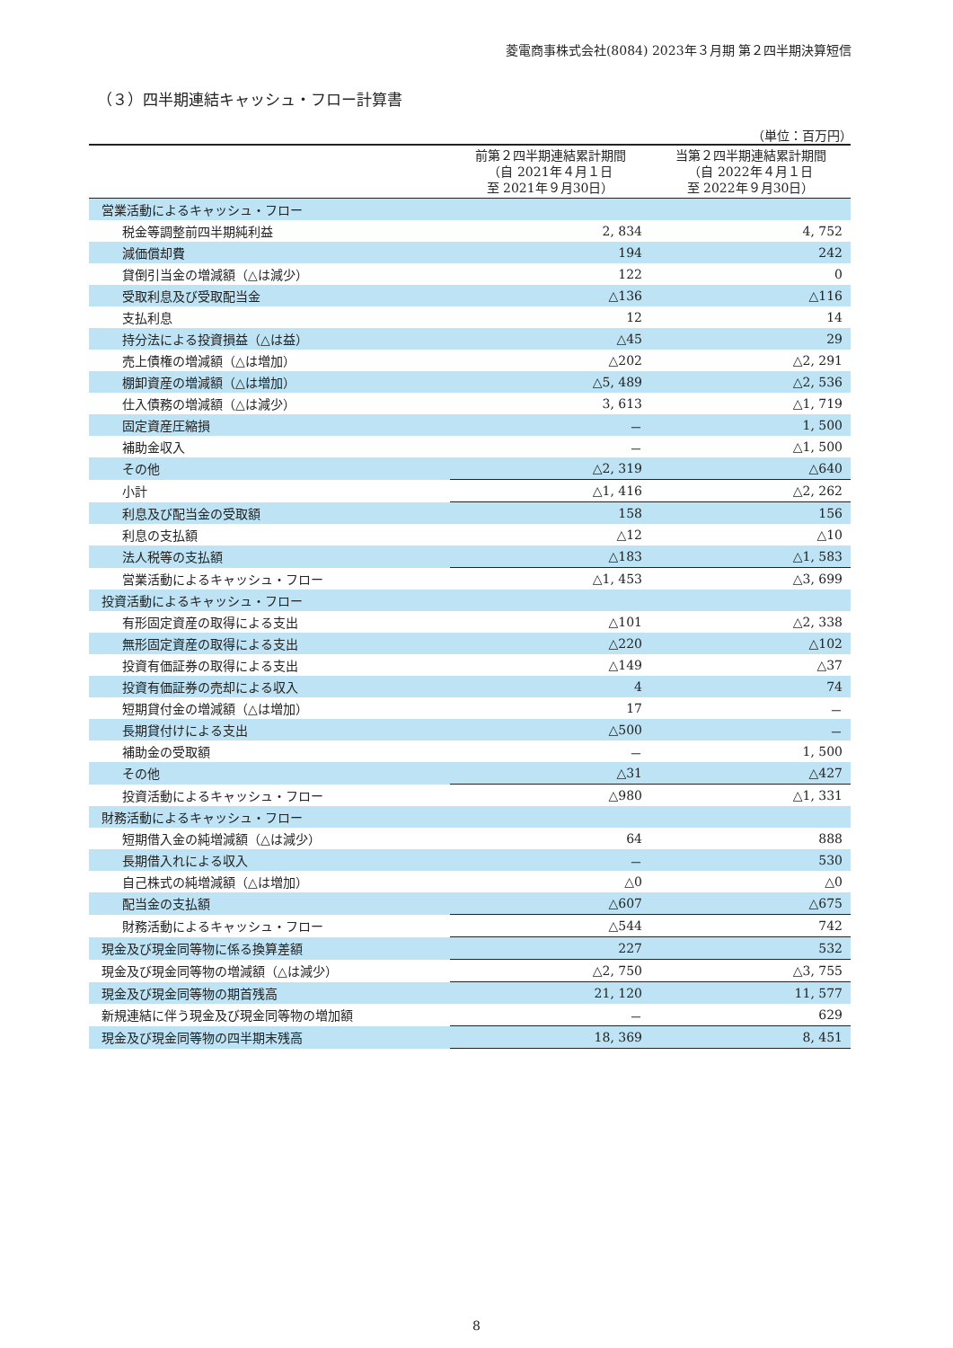菱電商事株式会社(8084) 2023年３月期 第２四半期決算短信
（３）四半期連結キャッシュ・フロー計算書
（単位：百万円）
| | 前第２四半期連結累計期間 （自 2021年４月１日 至 2021年９月30日） | 当第２四半期連結累計期間 （自 2022年４月１日 至 2022年９月30日） |
| --- | --- | --- |
| 営業活動によるキャッシュ・フロー | | |
| 税金等調整前四半期純利益 | 2, 834 | 4, 752 |
| 減価償却費 | 194 | 242 |
| 貸倒引当金の増減額（△は減少） | 122 | 0 |
| 受取利息及び受取配当金 | △136 | △116 |
| 支払利息 | 12 | 14 |
| 持分法による投資損益（△は益） | △45 | 29 |
| 売上債権の増減額（△は増加） | △202 | △2, 291 |
| 棚卸資産の増減額（△は増加） | △5, 489 | △2, 536 |
| 仕入債務の増減額（△は減少） | 3, 613 | △1, 719 |
| 固定資産圧縮損 | － | 1, 500 |
| 補助金収入 | － | △1, 500 |
| その他 | △2, 319 | △640 |
| 小計 | △1, 416 | △2, 262 |
| 利息及び配当金の受取額 | 158 | 156 |
| 利息の支払額 | △12 | △10 |
| 法人税等の支払額 | △183 | △1, 583 |
| 営業活動によるキャッシュ・フロー | △1, 453 | △3, 699 |
| 投資活動によるキャッシュ・フロー | | |
| 有形固定資産の取得による支出 | △101 | △2, 338 |
| 無形固定資産の取得による支出 | △220 | △102 |
| 投資有価証券の取得による支出 | △149 | △37 |
| 投資有価証券の売却による収入 | 4 | 74 |
| 短期貸付金の増減額（△は増加） | 17 | － |
| 長期貸付けによる支出 | △500 | － |
| 補助金の受取額 | － | 1, 500 |
| その他 | △31 | △427 |
| 投資活動によるキャッシュ・フロー | △980 | △1, 331 |
| 財務活動によるキャッシュ・フロー | | |
| 短期借入金の純増減額（△は減少） | 64 | 888 |
| 長期借入れによる収入 | － | 530 |
| 自己株式の純増減額（△は増加） | △0 | △0 |
| 配当金の支払額 | △607 | △675 |
| 財務活動によるキャッシュ・フロー | △544 | 742 |
| 現金及び現金同等物に係る換算差額 | 227 | 532 |
| 現金及び現金同等物の増減額（△は減少） | △2, 750 | △3, 755 |
| 現金及び現金同等物の期首残高 | 21, 120 | 11, 577 |
| 新規連結に伴う現金及び現金同等物の増加額 | － | 629 |
| 現金及び現金同等物の四半期末残高 | 18, 369 | 8, 451 |
8